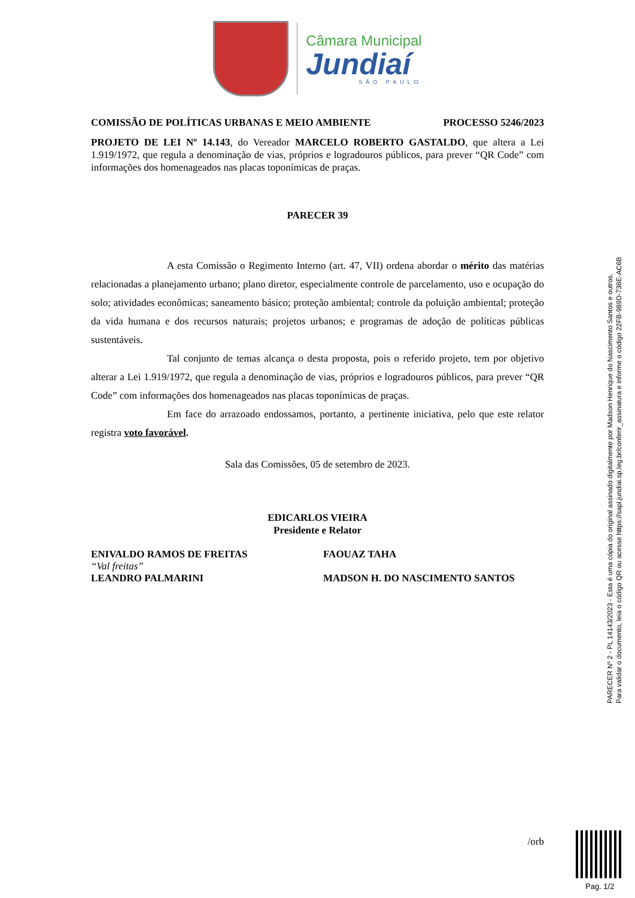Câmara Municipal
Jundiaí
SÃO PAULO
COMISSÃO DE POLÍTICAS URBANAS E MEIO AMBIENTE PROCESSO 5246/2023
PROJETO DE LEI Nº 14.143, do Vereador MARCELO ROBERTO GASTALDO, que altera a Lei 1.919/1972, que regula a denominação de vias, próprios e logradouros públicos, para prever “QR Code” com informações dos homenageados nas placas toponímicas de praças.
PARECER 39
A esta Comissão o Regimento Interno (art. 47, VII) ordena abordar o mérito das matérias relacionadas a planejamento urbano; plano diretor, especialmente controle de parcelamento, uso e ocupação do solo; atividades econômicas; saneamento básico; proteção ambiental; controle da poluição ambiental; proteção da vida humana e dos recursos naturais; projetos urbanos; e programas de adoção de políticas públicas sustentáveis.
Tal conjunto de temas alcança o desta proposta, pois o referido projeto, tem por objetivo alterar a Lei 1.919/1972, que regula a denominação de vias, próprios e logradouros públicos, para prever “QR Code” com informações dos homenageados nas placas toponímicas de praças.
Em face do arrazoado endossamos, portanto, a pertinente iniciativa, pelo que este relator registra voto favorável.
Sala das Comissões, 05 de setembro de 2023.
EDICARLOS VIEIRA
Presidente e Relator
ENIVALDO RAMOS DE FREITAS
“Val freitas”
LEANDRO PALMARINI
FAOUAZ TAHA
MADSON H. DO NASCIMENTO SANTOS
/orb
PARECER Nº 2 - PL 14143/2023 - Esta é uma cópia do original assinado digitalmente por Madson Henrique do Nascimento Santos e outros.
Para validar o documento, leia o código QR ou acesse https://sapl.jundiai.sp.leg.br/conferir_assinatura e informe o código 22FB-989D-738E-AC6B
Pag. 1/2